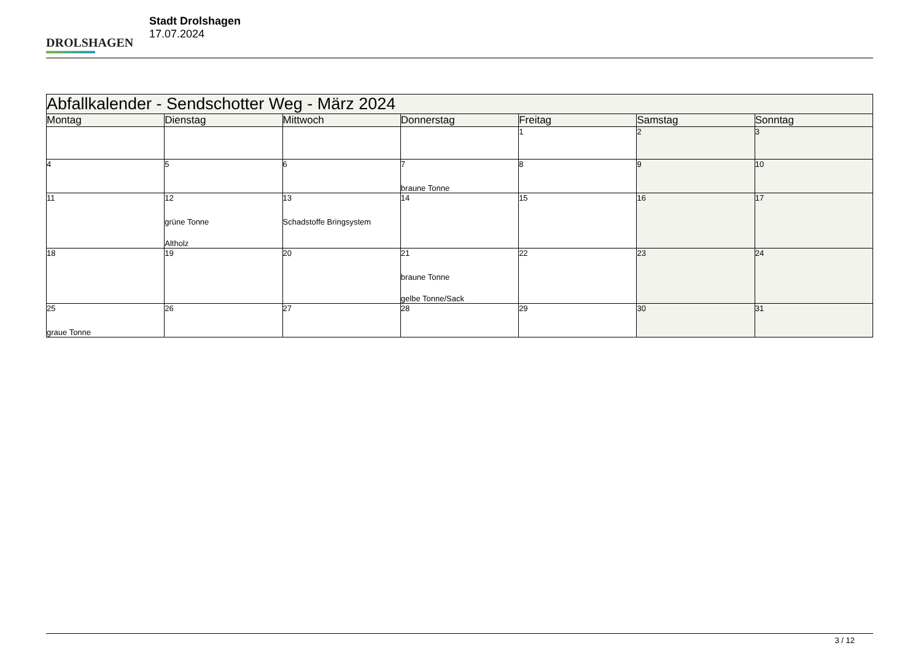DROLSHAGEN
Stadt Drolshagen
17.07.2024
| Abfallkalender - Sendschotter Weg - März 2024 | | | | | | |
| --- | --- | --- | --- | --- | --- | --- |
| Montag | Dienstag | Mittwoch | Donnerstag | Freitag | Samstag | Sonntag |
| | | | | 1 | 2 | 3 |
| 4 | 5 | 6 | 7 braune Tonne | 8 | 9 | 10 |
| 11 | 12 grüne Tonne Altholz | 13 Schadstoffe Bringsystem | 14 | 15 | 16 | 17 |
| 18 | 19 | 20 | 21 braune Tonne gelbe Tonne/Sack | 22 | 23 | 24 |
| 25 graue Tonne | 26 | 27 | 28 | 29 | 30 | 31 |
3 / 12